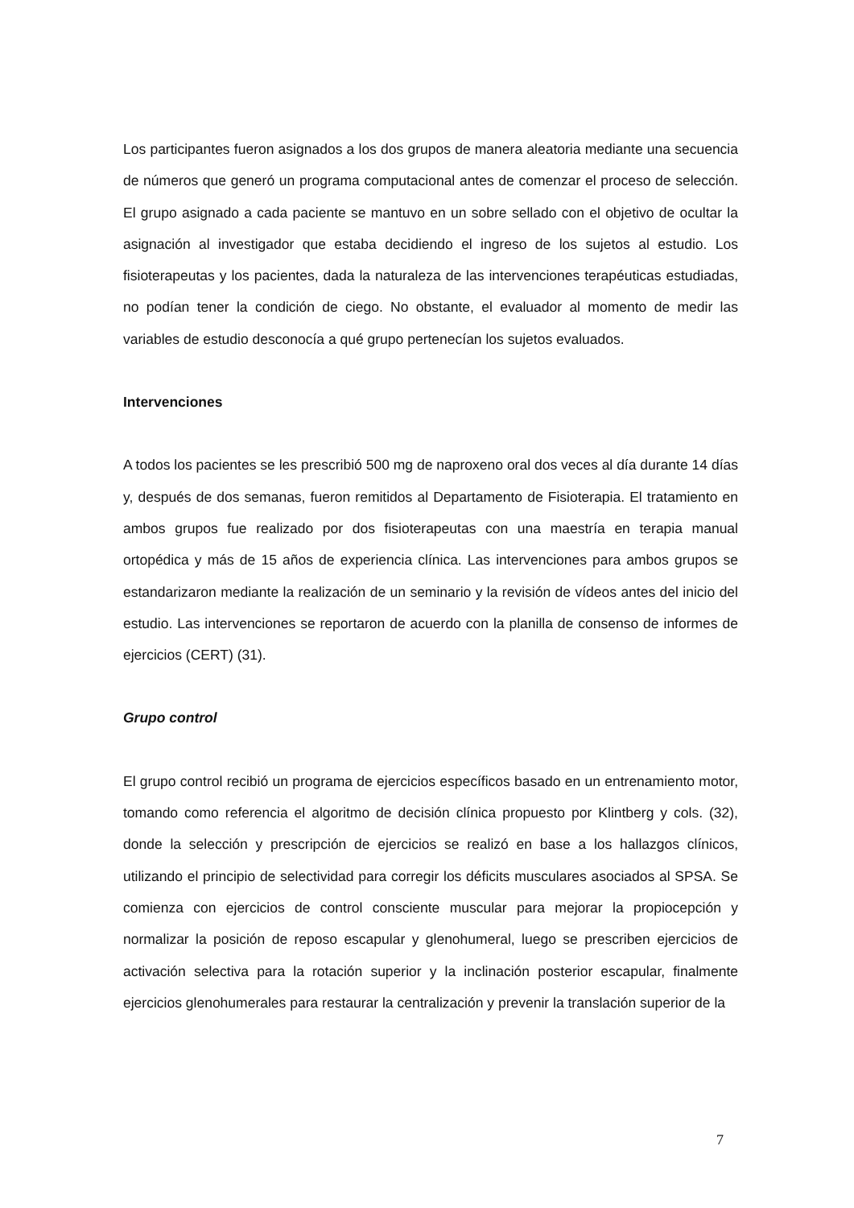Los participantes fueron asignados a los dos grupos de manera aleatoria mediante una secuencia de números que generó un programa computacional antes de comenzar el proceso de selección. El grupo asignado a cada paciente se mantuvo en un sobre sellado con el objetivo de ocultar la asignación al investigador que estaba decidiendo el ingreso de los sujetos al estudio. Los fisioterapeutas y los pacientes, dada la naturaleza de las intervenciones terapéuticas estudiadas, no podían tener la condición de ciego. No obstante, el evaluador al momento de medir las variables de estudio desconocía a qué grupo pertenecían los sujetos evaluados.
Intervenciones
A todos los pacientes se les prescribió 500 mg de naproxeno oral dos veces al día durante 14 días y, después de dos semanas, fueron remitidos al Departamento de Fisioterapia. El tratamiento en ambos grupos fue realizado por dos fisioterapeutas con una maestría en terapia manual ortopédica y más de 15 años de experiencia clínica. Las intervenciones para ambos grupos se estandarizaron mediante la realización de un seminario y la revisión de vídeos antes del inicio del estudio. Las intervenciones se reportaron de acuerdo con la planilla de consenso de informes de ejercicios (CERT) (31).
Grupo control
El grupo control recibió un programa de ejercicios específicos basado en un entrenamiento motor, tomando como referencia el algoritmo de decisión clínica propuesto por Klintberg y cols. (32), donde la selección y prescripción de ejercicios se realizó en base a los hallazgos clínicos, utilizando el principio de selectividad para corregir los déficits musculares asociados al SPSA. Se comienza con ejercicios de control consciente muscular para mejorar la propiocepción y normalizar la posición de reposo escapular y glenohumeral, luego se prescriben ejercicios de activación selectiva para la rotación superior y la inclinación posterior escapular, finalmente ejercicios glenohumerales para restaurar la centralización y prevenir la translación superior de la
7